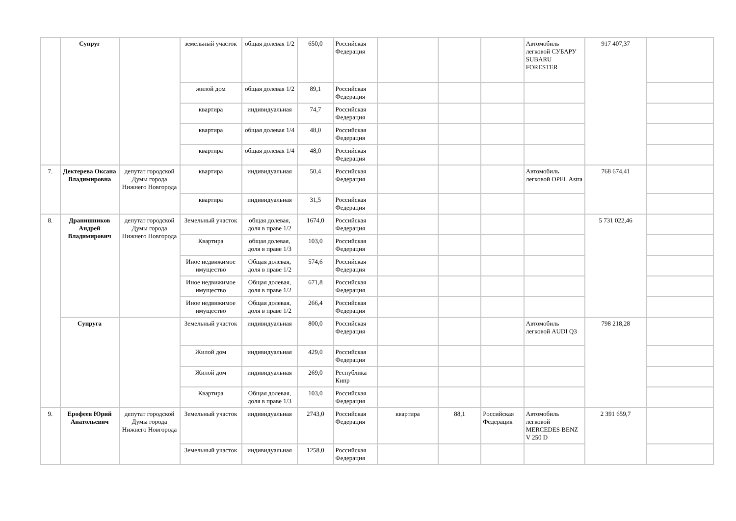| | Супруг | | земельный участок | общая долевая 1/2 | 650,0 | Российская Федерация | | | | Автомобиль легковой СУБАРУ SUBARU FORESTER | 917 407,37 | |
| | | | жилой дом | общая долевая 1/2 | 89,1 | Российская Федерация | | | | | | |
| | | | квартира | индивидуальная | 74,7 | Российская Федерация | | | | | | |
| | | | квартира | общая долевая 1/4 | 48,0 | Российская Федерация | | | | | | |
| | | | квартира | общая долевая 1/4 | 48,0 | Российская Федерация | | | | | | |
| 7. | Дектерева Оксана Владимировна | депутат городской Думы города Нижнего Новгорода | квартира | индивидуальная | 50,4 | Российская Федерация | | | | Автомобиль легковой OPEL Astra | 768 674,41 | |
| | | | квартира | индивидуальная | 31,5 | Российская Федерация | | | | | | |
| 8. | Дранишников Андрей Владимирович | депутат городской Думы города Нижнего Новгорода | Земельный участок | общая долевая, доля в праве 1/2 | 1674,0 | Российская Федерация | | | | | 5 731 022,46 | |
| | | | Квартира | общая долевая, доля в праве 1/3 | 103,0 | Российская Федерация | | | | | | |
| | | | Иное недвижимое имущество | Общая долевая, доля в праве 1/2 | 574,6 | Российская Федерация | | | | | | |
| | | | Иное недвижимое имущество | Общая долевая, доля в праве 1/2 | 671,8 | Российская Федерация | | | | | | |
| | | | Иное недвижимое имущество | Общая долевая, доля в праве 1/2 | 266,4 | Российская Федерация | | | | | | |
| | Супруга | | Земельный участок | индивидуальная | 800,0 | Российская Федерация | | | | Автомобиль легковой AUDI Q3 | 798 218,28 | |
| | | | Жилой дом | индивидуальная | 429,0 | Российская Федерация | | | | | | |
| | | | Жилой дом | индивидуальная | 269,0 | Республика Кипр | | | | | | |
| | | | Квартира | Общая долевая, доля в праве 1/3 | 103,0 | Российская Федерация | | | | | | |
| 9. | Ерофеев Юрий Анатольевич | депутат городской Думы города Нижнего Новгорода | Земельный участок | индивидуальная | 2743,0 | Российская Федерация | квартира | 88,1 | Российская Федерация | Автомобиль легковой MERCEDES BENZ V 250 D | 2 391 659,7 | |
| | | | Земельный участок | индивидуальная | 1258,0 | Российская Федерация | | | | | | |